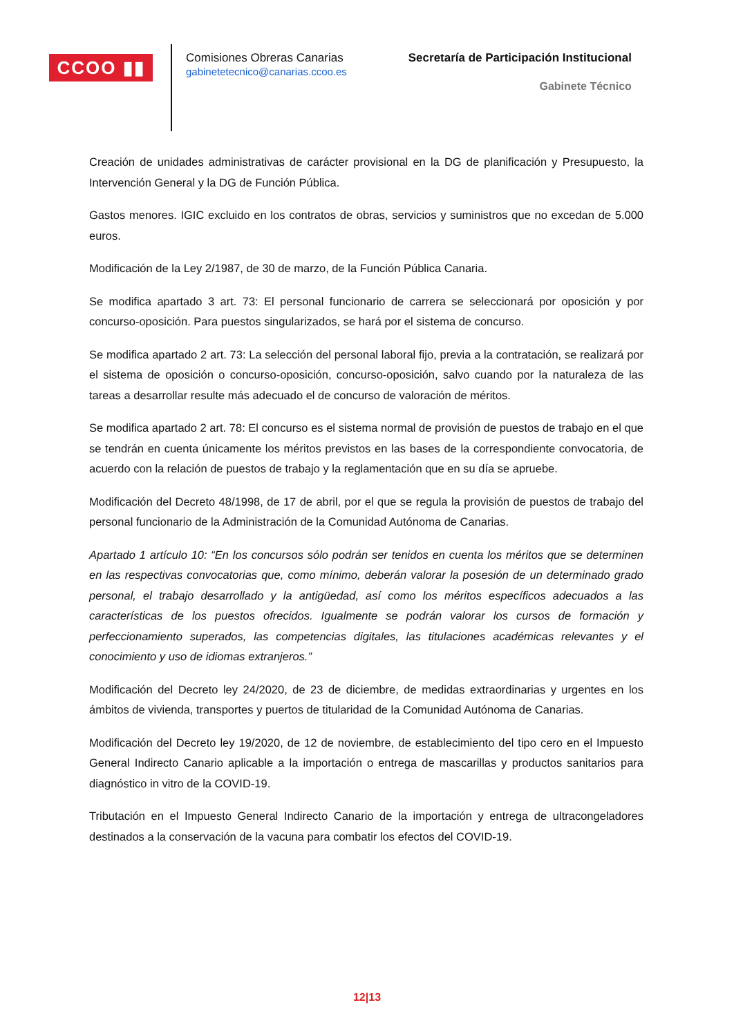CCOO ▮▮
Comisiones Obreras Canarias
gabinetetecnico@canarias.ccoo.es
Secretaría de Participación Institucional
Gabinete Técnico
Creación de unidades administrativas de carácter provisional en la DG de planificación y Presupuesto, la Intervención General y la DG de Función Pública.
Gastos menores. IGIC excluido en los contratos de obras, servicios y suministros que no excedan de 5.000 euros.
Modificación de la Ley 2/1987, de 30 de marzo, de la Función Pública Canaria.
Se modifica apartado 3 art. 73: El personal funcionario de carrera se seleccionará por oposición y por concurso-oposición. Para puestos singularizados, se hará por el sistema de concurso.
Se modifica apartado 2 art. 73: La selección del personal laboral fijo, previa a la contratación, se realizará por el sistema de oposición o concurso-oposición, concurso-oposición, salvo cuando por la naturaleza de las tareas a desarrollar resulte más adecuado el de concurso de valoración de méritos.
Se modifica apartado 2 art. 78: El concurso es el sistema normal de provisión de puestos de trabajo en el que se tendrán en cuenta únicamente los méritos previstos en las bases de la correspondiente convocatoria, de acuerdo con la relación de puestos de trabajo y la reglamentación que en su día se apruebe.
Modificación del Decreto 48/1998, de 17 de abril, por el que se regula la provisión de puestos de trabajo del personal funcionario de la Administración de la Comunidad Autónoma de Canarias.
Apartado 1 artículo 10: “En los concursos sólo podrán ser tenidos en cuenta los méritos que se determinen en las respectivas convocatorias que, como mínimo, deberán valorar la posesión de un determinado grado personal, el trabajo desarrollado y la antigüedad, así como los méritos específicos adecuados a las características de los puestos ofrecidos. Igualmente se podrán valorar los cursos de formación y perfeccionamiento superados, las competencias digitales, las titulaciones académicas relevantes y el conocimiento y uso de idiomas extranjeros.”
Modificación del Decreto ley 24/2020, de 23 de diciembre, de medidas extraordinarias y urgentes en los ámbitos de vivienda, transportes y puertos de titularidad de la Comunidad Autónoma de Canarias.
Modificación del Decreto ley 19/2020, de 12 de noviembre, de establecimiento del tipo cero en el Impuesto General Indirecto Canario aplicable a la importación o entrega de mascarillas y productos sanitarios para diagnóstico in vitro de la COVID-19.
Tributación en el Impuesto General Indirecto Canario de la importación y entrega de ultracongeladores destinados a la conservación de la vacuna para combatir los efectos del COVID-19.
12|13